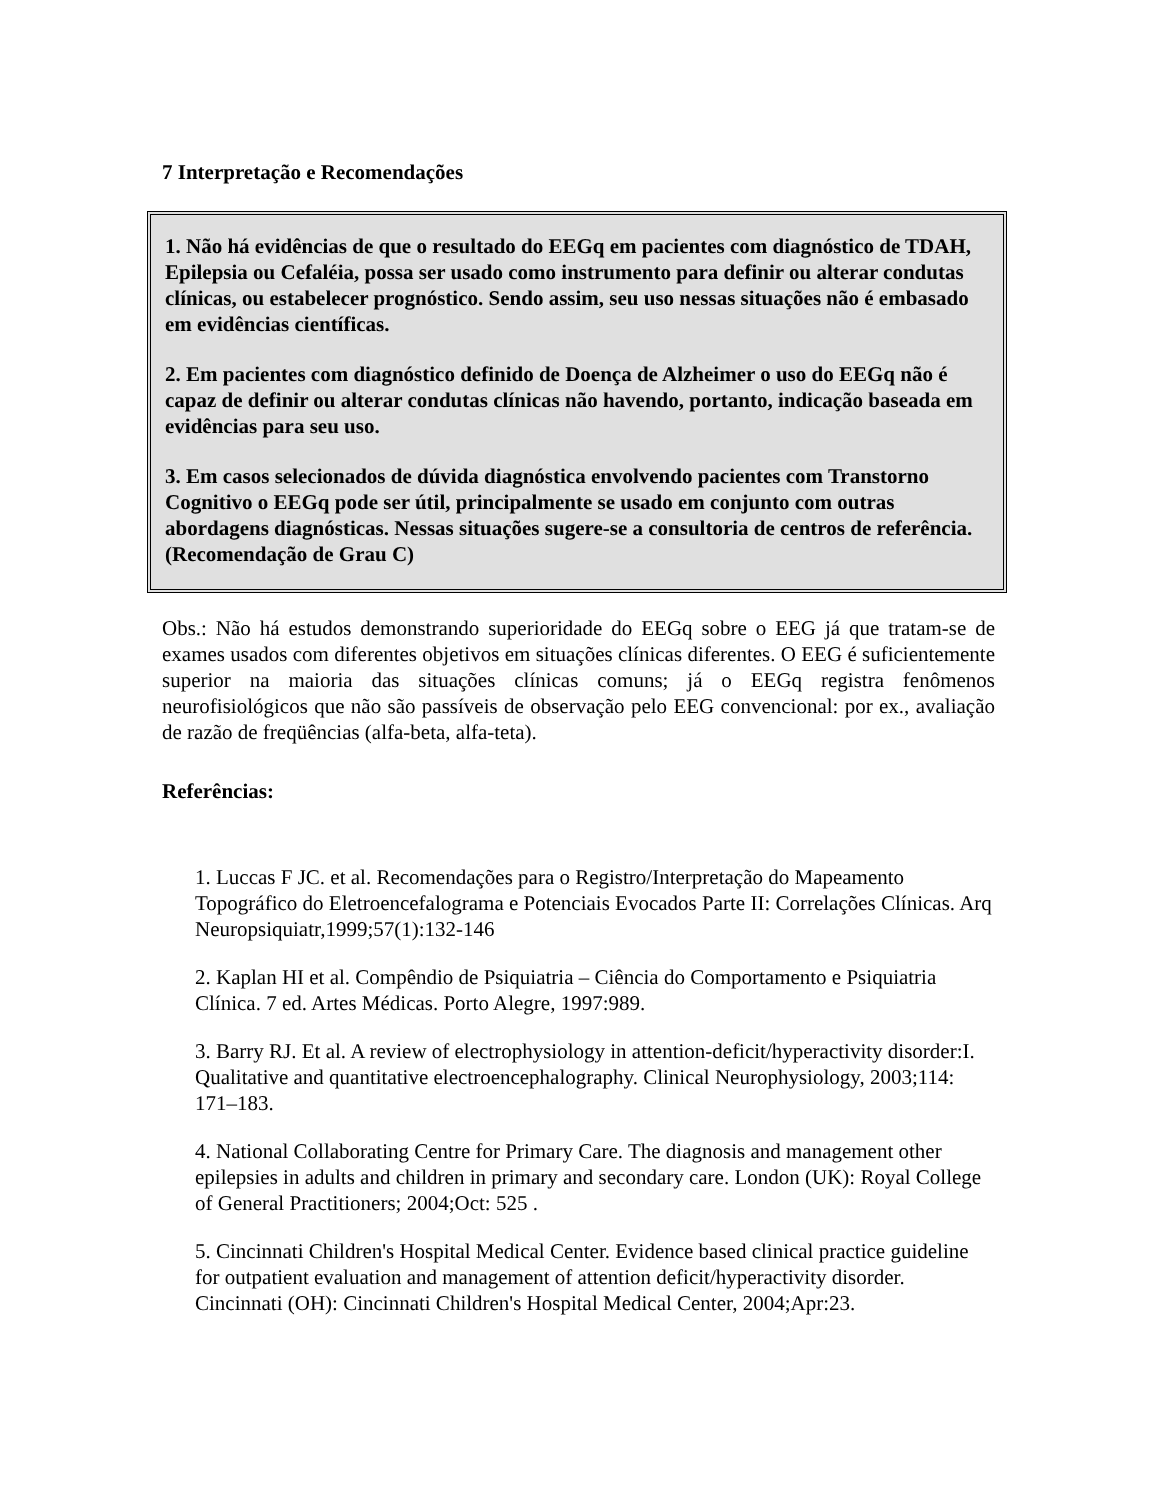7 Interpretação e Recomendações
1. Não há evidências de que o resultado do EEGq em pacientes com diagnóstico de TDAH, Epilepsia ou Cefaléia, possa ser usado como instrumento para definir ou alterar condutas clínicas, ou estabelecer prognóstico. Sendo assim, seu uso nessas situações não é embasado em evidências científicas.
2. Em pacientes com diagnóstico definido de Doença de Alzheimer o uso do EEGq não é capaz de definir ou alterar condutas clínicas não havendo, portanto, indicação baseada em evidências para seu uso.
3. Em casos selecionados de dúvida diagnóstica envolvendo pacientes com Transtorno Cognitivo o EEGq pode ser útil, principalmente se usado em conjunto com outras abordagens diagnósticas. Nessas situações sugere-se a consultoria de centros de referência. (Recomendação de Grau C)
Obs.: Não há estudos demonstrando superioridade do EEGq sobre o EEG já que tratam-se de exames usados com diferentes objetivos em situações clínicas diferentes. O EEG é suficientemente superior na maioria das situações clínicas comuns; já o EEGq registra fenômenos neurofisiológicos que não são passíveis de observação pelo EEG convencional: por ex., avaliação de razão de freqüências (alfa-beta, alfa-teta).
Referências:
1. Luccas F JC. et al. Recomendações para o Registro/Interpretação do Mapeamento Topográfico do Eletroencefalograma e Potenciais Evocados Parte II: Correlações Clínicas. Arq Neuropsiquiatr,1999;57(1):132-146
2. Kaplan HI et al. Compêndio de Psiquiatria – Ciência do Comportamento e Psiquiatria Clínica. 7 ed. Artes Médicas. Porto Alegre, 1997:989.
3. Barry RJ. Et al. A review of electrophysiology in attention-deficit/hyperactivity disorder:I. Qualitative and quantitative electroencephalography. Clinical Neurophysiology, 2003;114: 171–183.
4. National Collaborating Centre for Primary Care. The diagnosis and management other epilepsies in adults and children in primary and secondary care. London (UK): Royal College of General Practitioners; 2004;Oct: 525 .
5. Cincinnati Children's Hospital Medical Center. Evidence based clinical practice guideline for outpatient evaluation and management of attention deficit/hyperactivity disorder. Cincinnati (OH): Cincinnati Children's Hospital Medical Center, 2004;Apr:23.